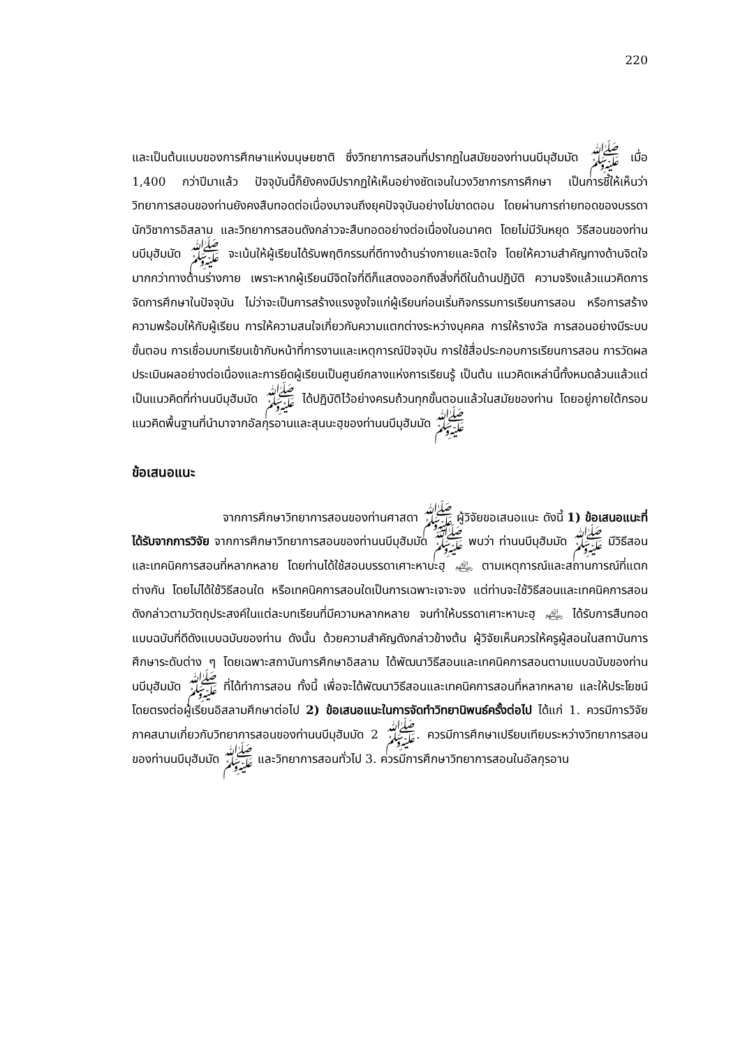220
และเป็นต้นแบบของการศึกษาแห่งมนุษยชาติ ซึ่งวิทยาการสอนที่ปรากฏในสมัยของท่านนบีมุฮัมมัด ﷺ เมื่อ 1,400 กว่าปีมาแล้ว ปัจจุบันนี้ก็ยังคงมีปรากฏให้เห็นอย่างชัดเจนในวงวิชาการการศึกษา เป็นการชี้ให้เห็นว่า วิทยาการสอนของท่านยังคงสืบทอดต่อเนื่องมาจนถึงยุคปัจจุบันอย่างไม่ขาดตอน โดยผ่านการถ่ายทอดของบรรดานักวิชาการอิสลาม และวิทยาการสอนดังกล่าวจะสืบทอดอย่างต่อเนื่องในอนาคต โดยไม่มีวันหยุด วิธีสอนของท่านนบีมุฮัมมัด ﷺ จะเน้นให้ผู้เรียนได้รับพฤติกรรมที่ดีทางด้านร่างกายและจิตใจ โดยให้ความสำคัญทางด้านจิตใจมากกว่าทางด้านร่างกาย เพราะหากผู้เรียนมีจิตใจที่ดีก็แสดงออกถึงสิ่งที่ดีในด้านปฏิบัติ ความจริงแล้วแนวคิดการจัดการศึกษาในปัจจุบัน ไม่ว่าจะเป็นการสร้างแรงจูงใจแก่ผู้เรียนก่อนเริ่มกิจกรรมการเรียนการสอน หรือการสร้างความพร้อมให้กับผู้เรียน การให้ความสนใจเกี่ยวกับความแตกต่างระหว่างบุคคล การให้รางวัล การสอนอย่างมีระบบขั้นตอน การเชื่อมบทเรียนเข้ากับหน้าที่การงานและเหตุการณ์ปัจจุบัน การใช้สื่อประกอบการเรียนการสอน การวัดผลประเมินผลอย่างต่อเนื่องและการยึดผู้เรียนเป็นศูนย์กลางแห่งการเรียนรู้ เป็นต้น แนวคิดเหล่านี้ทั้งหมดล้วนแล้วแต่เป็นแนวคิดที่ท่านนบีมุฮัมมัด ﷺ ได้ปฏิบัติไว้อย่างครบถ้วนทุกขั้นตอนแล้วในสมัยของท่าน โดยอยู่ภายใต้กรอบแนวคิดพื้นฐานที่นำมาจากอัลกุรอานและสุนนะฮฺของท่านนบีมุฮัมมัด ﷺ
ข้อเสนอแนะ
จากการศึกษาวิทยาการสอนของท่านศาสดา ﷺ ผู้วิจัยขอเสนอแนะ ดังนี้ 1) ข้อเสนอแนะที่ได้รับจากการวิจัย จากการศึกษาวิทยาการสอนของท่านนบีมุฮัมมัด ﷺ พบว่า ท่านนบีมุฮัมมัด ﷺ มีวิธีสอนและเทคนิคการสอนที่หลากหลาย โดยท่านได้ใช้สอนบรรดาเศาะหาบะฮฺ ﵃ ตามเหตุการณ์และสถานการณ์ที่แตกต่างกัน โดยไม่ได้ใช้วิธีสอนใด หรือเทคนิคการสอนใดเป็นการเฉพาะเจาะจง แต่ท่านจะใช้วิธีสอนและเทคนิคการสอนดังกล่าวตามวัตถุประสงค์ในแต่ละบทเรียนที่มีความหลากหลาย จนทำให้บรรดาเศาะหาบะฮฺ ﵃ ได้รับการสืบทอดแบบฉบับที่ดีดังแบบฉบับของท่าน ดังนั้น ด้วยความสำคัญดังกล่าวข้างต้น ผู้วิจัยเห็นควรให้ครูผู้สอนในสถาบันการศึกษาระดับต่าง ๆ โดยเฉพาะสถาบันการศึกษาอิสลาม ได้พัฒนาวิธีสอนและเทคนิคการสอนตามแบบฉบับของท่านนบีมุฮัมมัด ﷺ ที่ได้ทำการสอน ทั้งนี้ เพื่อจะได้พัฒนาวิธีสอนและเทคนิคการสอนที่หลากหลาย และให้ประโยชน์โดยตรงต่อผู้เรียนอิสลามศึกษาต่อไป 2) ข้อเสนอแนะในการจัดทำวิทยานิพนธ์ครั้งต่อไป ได้แก่ 1. ควรมีการวิจัยภาคสนามเกี่ยวกับวิทยาการสอนของท่านนบีมุฮัมมัด ﷺ 2. ควรมีการศึกษาเปรียบเทียบระหว่างวิทยาการสอนของท่านนบีมุฮัมมัด ﷺ และวิทยาการสอนทั่วไป 3. ควรมีการศึกษาวิทยาการสอนในอัลกุรอาน